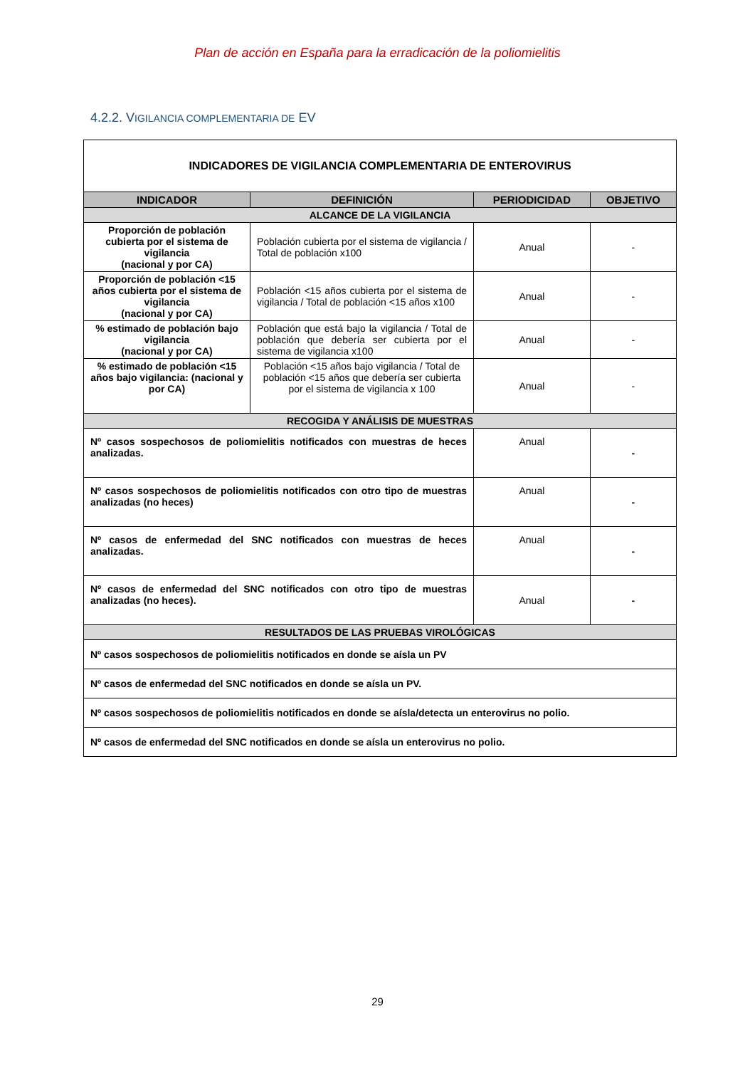Plan de acción en España para la erradicación de la poliomielitis
4.2.2. VIGILANCIA COMPLEMENTARIA DE EV
| INDICADORES DE VIGILANCIA COMPLEMENTARIA DE ENTEROVIRUS | | | |
| INDICADOR | DEFINICIÓN | PERIODICIDAD | OBJETIVO |
| ALCANCE DE LA VIGILANCIA | | | |
| Proporción de población cubierta por el sistema de vigilancia (nacional y por CA) | Población cubierta por el sistema de vigilancia / Total de población x100 | Anual | - |
| Proporción de población <15 años cubierta por el sistema de vigilancia (nacional y por CA) | Población <15 años cubierta por el sistema de vigilancia / Total de población <15 años x100 | Anual | - |
| % estimado de población bajo vigilancia (nacional y por CA) | Población que está bajo la vigilancia / Total de población que debería ser cubierta por el sistema de vigilancia x100 | Anual | - |
| % estimado de población <15 años bajo vigilancia: (nacional y por CA) | Población <15 años bajo vigilancia / Total de población <15 años que debería ser cubierta por el sistema de vigilancia x 100 | Anual | - |
| RECOGIDA Y ANÁLISIS DE MUESTRAS | | | |
| Nº casos sospechosos de poliomielitis notificados con muestras de heces analizadas. | | Anual | - |
| Nº casos sospechosos de poliomielitis notificados con otro tipo de muestras analizadas (no heces) | | Anual | - |
| Nº casos de enfermedad del SNC notificados con muestras de heces analizadas. | | Anual | - |
| Nº casos de enfermedad del SNC notificados con otro tipo de muestras analizadas (no heces). | | Anual | - |
| RESULTADOS DE LAS PRUEBAS VIROLÓGICAS | | | |
| Nº casos sospechosos de poliomielitis notificados en donde se aísla un PV | | | |
| Nº casos de enfermedad del SNC notificados en donde se aísla un PV. | | | |
| Nº casos sospechosos de poliomielitis notificados en donde se aísla/detecta un enterovirus no polio. | | | |
| Nº casos de enfermedad del SNC notificados en donde se aísla un enterovirus no polio. | | | |
29